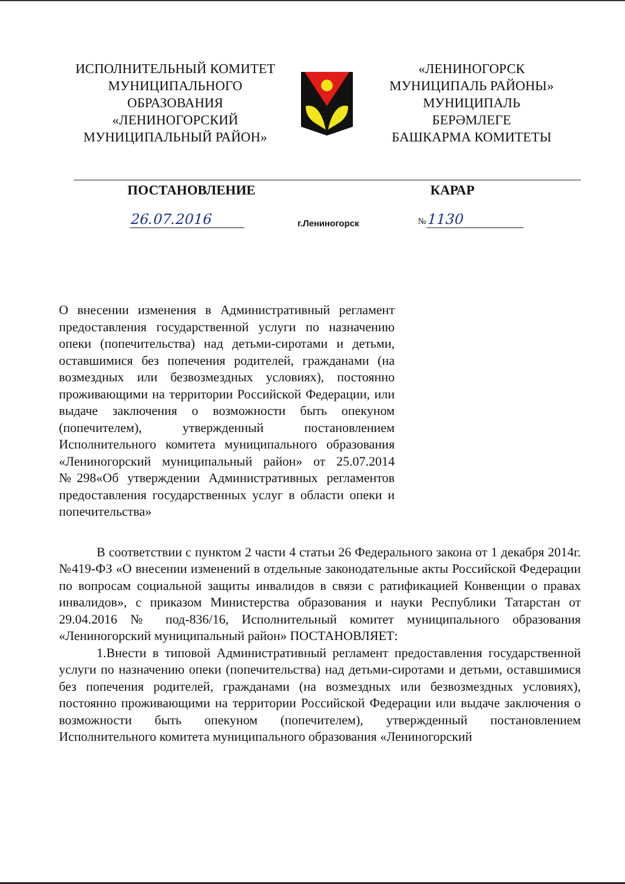ИСПОЛНИТЕЛЬНЫЙ КОМИТЕТ
МУНИЦИПАЛЬНОГО
ОБРАЗОВАНИЯ
«ЛЕНИНОГОРСКИЙ
МУНИЦИПАЛЬНЫЙ РАЙОН»
«ЛЕНИНОГОРСК
МУНИЦИПАЛЬ РАЙОНЫ»
МУНИЦИПАЛЬ
БЕРӘМЛЕГЕ
БАШКАРМА КОМИТЕТЫ
ПОСТАНОВЛЕНИЕ КАРАР
26.07.2016
г.Лениногорск
№ 1130
О внесении изменения в Административный регламент предоставления государственной услуги по назначению опеки (попечительства) над детьми-сиротами и детьми, оставшимися без попечения родителей, гражданами (на возмездных или безвозмездных условиях), постоянно проживающими на территории Российской Федерации, или выдаче заключения о возможности быть опекуном (попечителем), утвержденный постановлением Исполнительного комитета муниципального образования «Лениногорский муниципальный район» от 25.07.2014 №298«Об утверждении Административных регламентов предоставления государственных услуг в области опеки и попечительства»
В соответствии с пунктом 2 части 4 статьи 26 Федерального закона от 1 декабря 2014г. №419-ФЗ «О внесении изменений в отдельные законодательные акты Российской Федерации по вопросам социальной защиты инвалидов в связи с ратификацией Конвенции о правах инвалидов», с приказом Министерства образования и науки Республики Татарстан от 29.04.2016 № под-836/16, Исполнительный комитет муниципального образования «Лениногорский муниципальный район» ПОСТАНОВЛЯЕТ:
1.Внести в типовой Административный регламент предоставления государственной услуги по назначению опеки (попечительства) над детьми-сиротами и детьми, оставшимися без попечения родителей, гражданами (на возмездных или безвозмездных условиях), постоянно проживающими на территории Российской Федерации или выдаче заключения о возможности быть опекуном (попечителем), утвержденный постановлением Исполнительного комитета муниципального образования «Лениногорский